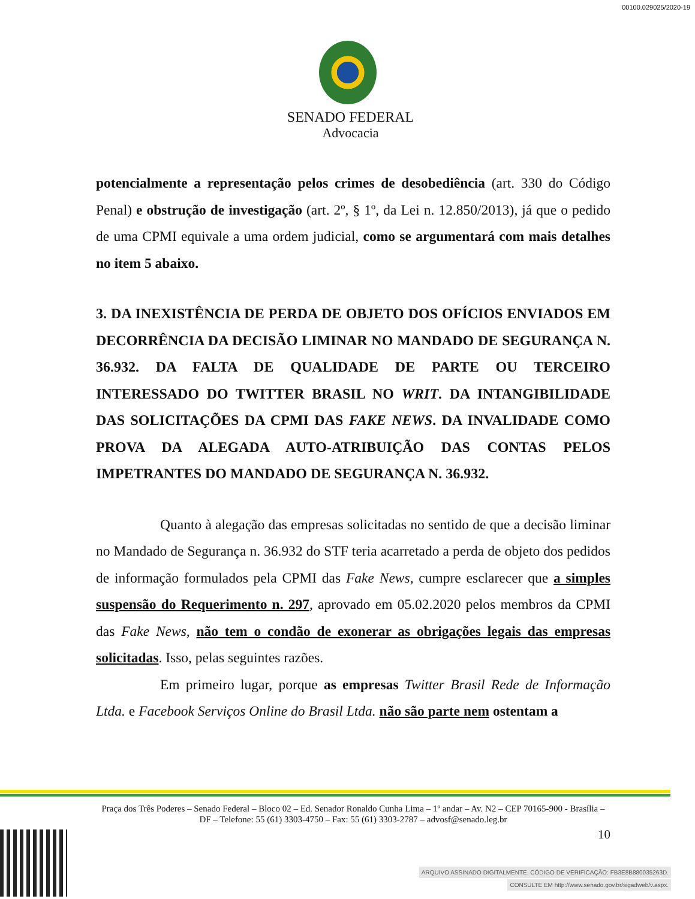00100.029025/2020-19
SENADO FEDERAL
Advocacia
potencialmente a representação pelos crimes de desobediência (art. 330 do Código Penal) e obstrução de investigação (art. 2º, § 1º, da Lei n. 12.850/2013), já que o pedido de uma CPMI equivale a uma ordem judicial, como se argumentará com mais detalhes no item 5 abaixo.
3. DA INEXISTÊNCIA DE PERDA DE OBJETO DOS OFÍCIOS ENVIADOS EM DECORRÊNCIA DA DECISÃO LIMINAR NO MANDADO DE SEGURANÇA N. 36.932. DA FALTA DE QUALIDADE DE PARTE OU TERCEIRO INTERESSADO DO TWITTER BRASIL NO WRIT. DA INTANGIBILIDADE DAS SOLICITAÇÕES DA CPMI DAS FAKE NEWS. DA INVALIDADE COMO PROVA DA ALEGADA AUTO-ATRIBUIÇÃO DAS CONTAS PELOS IMPETRANTES DO MANDADO DE SEGURANÇA N. 36.932.
Quanto à alegação das empresas solicitadas no sentido de que a decisão liminar no Mandado de Segurança n. 36.932 do STF teria acarretado a perda de objeto dos pedidos de informação formulados pela CPMI das Fake News, cumpre esclarecer que a simples suspensão do Requerimento n. 297, aprovado em 05.02.2020 pelos membros da CPMI das Fake News, não tem o condão de exonerar as obrigações legais das empresas solicitadas. Isso, pelas seguintes razões.
Em primeiro lugar, porque as empresas Twitter Brasil Rede de Informação Ltda. e Facebook Serviços Online do Brasil Ltda. não são parte nem ostentam a
Praça dos Três Poderes – Senado Federal – Bloco 02 – Ed. Senador Ronaldo Cunha Lima – 1º andar – Av. N2 – CEP 70165-900 - Brasília – DF – Telefone: 55 (61) 3303-4750 – Fax: 55 (61) 3303-2787 – advosf@senado.leg.br
10
ARQUIVO ASSINADO DIGITALMENTE. CÓDIGO DE VERIFICAÇÃO: FB3E8B880035263D.
CONSULTE EM http://www.senado.gov.br/sigadweb/v.aspx.